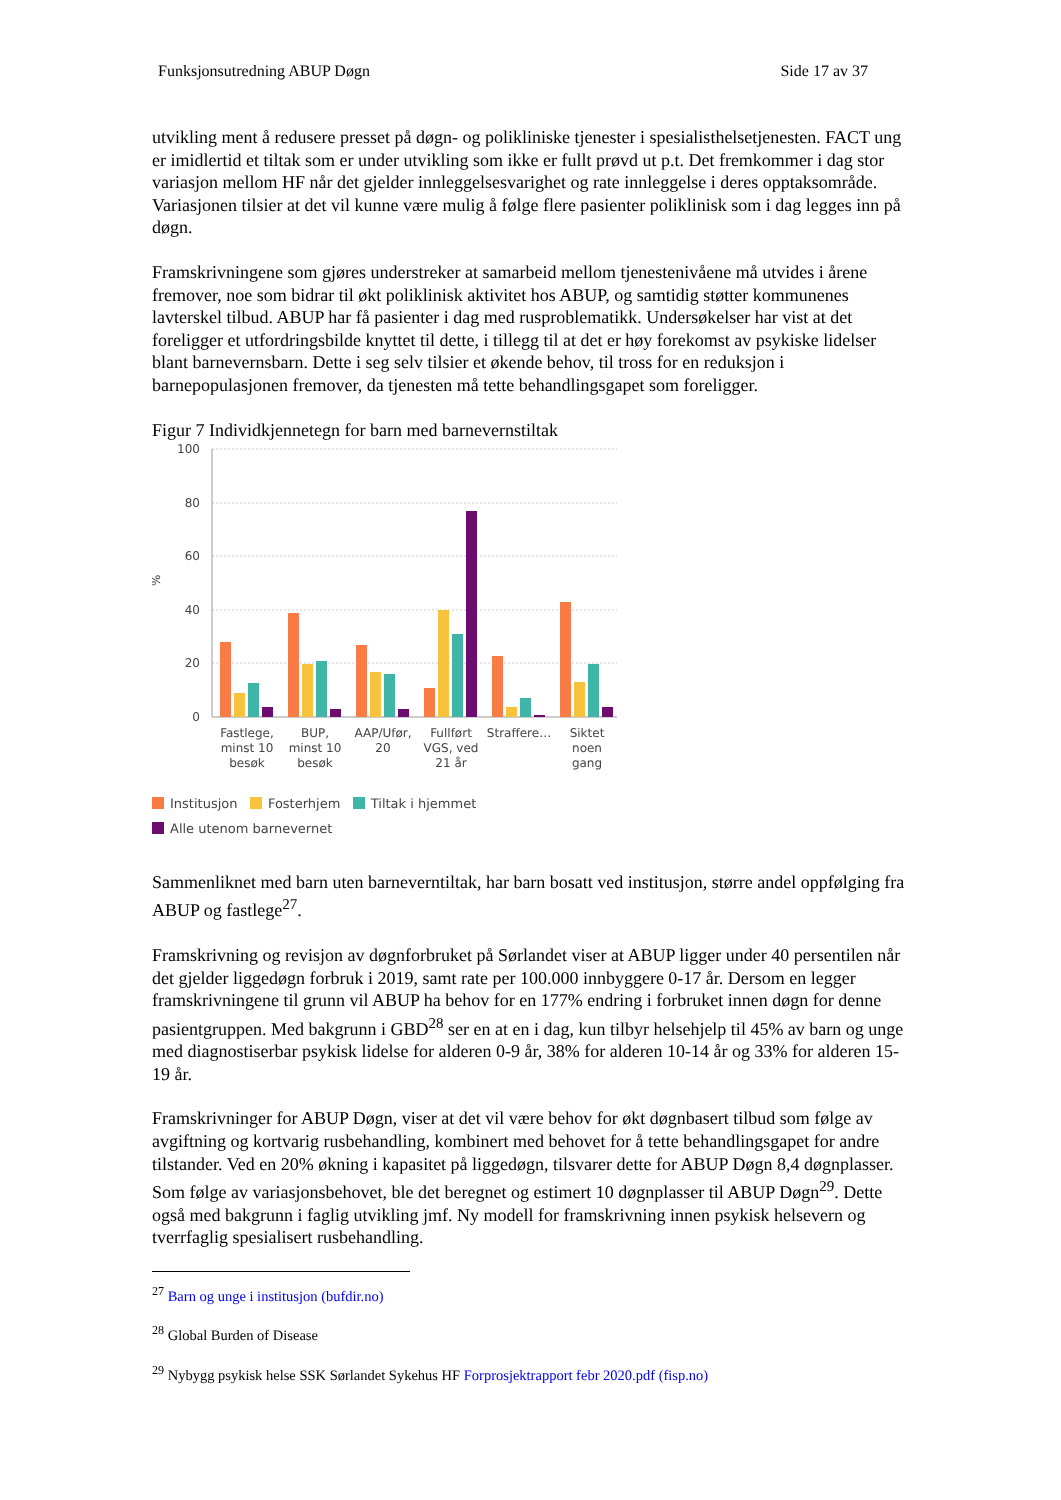Funksjonsutredning ABUP Døgn Side 17 av 37
utvikling ment å redusere presset på døgn- og polikliniske tjenester i spesialisthelsetjenesten. FACT ung er imidlertid et tiltak som er under utvikling som ikke er fullt prøvd ut p.t. Det fremkommer i dag stor variasjon mellom HF når det gjelder innleggelsesvarighet og rate innleggelse i deres opptaksområde. Variasjonen tilsier at det vil kunne være mulig å følge flere pasienter poliklinisk som i dag legges inn på døgn.
Framskrivningene som gjøres understreker at samarbeid mellom tjenestenivåene må utvides i årene fremover, noe som bidrar til økt poliklinisk aktivitet hos ABUP, og samtidig støtter kommunenes lavterskel tilbud. ABUP har få pasienter i dag med rusproblematikk. Undersøkelser har vist at det foreligger et utfordringsbilde knyttet til dette, i tillegg til at det er høy forekomst av psykiske lidelser blant barnevernsbarn. Dette i seg selv tilsier et økende behov, til tross for en reduksjon i barnepopulasjonen fremover, da tjenesten må tette behandlingsgapet som foreligger.
Figur 7 Individkjennetegn for barn med barnevernstiltak
100
80
60
40
20
0
%
Fastlege,
minst 10
besøk
BUP,
minst 10
besøk
AAP/Ufør,
20
Fullført
VGS, ved
21 år
Straffere…
Siktet
noen
gang
Institusjon Fosterhjem Tiltak i hjemmet
Alle utenom barnevernet
Sammenliknet med barn uten barneverntiltak, har barn bosatt ved institusjon, større andel oppfølging fra ABUP og fastlege<sup>27</sup>.
Framskrivning og revisjon av døgnforbruket på Sørlandet viser at ABUP ligger under 40 persentilen når det gjelder liggedøgn forbruk i 2019, samt rate per 100.000 innbyggere 0-17 år. Dersom en legger framskrivningene til grunn vil ABUP ha behov for en 177% endring i forbruket innen døgn for denne pasientgruppen. Med bakgrunn i GBD<sup>28</sup> ser en at en i dag, kun tilbyr helsehjelp til 45% av barn og unge med diagnostiserbar psykisk lidelse for alderen 0-9 år, 38% for alderen 10-14 år og 33% for alderen 15-19 år.
Framskrivninger for ABUP Døgn, viser at det vil være behov for økt døgnbasert tilbud som følge av avgiftning og kortvarig rusbehandling, kombinert med behovet for å tette behandlingsgapet for andre tilstander. Ved en 20% økning i kapasitet på liggedøgn, tilsvarer dette for ABUP Døgn 8,4 døgnplasser. Som følge av variasjonsbehovet, ble det beregnet og estimert 10 døgnplasser til ABUP Døgn<sup>29</sup>. Dette også med bakgrunn i faglig utvikling jmf. Ny modell for framskrivning innen psykisk helsevern og tverrfaglig spesialisert rusbehandling.
<sup>27</sup> Barn og unge i institusjon (bufdir.no)
<sup>28</sup> Global Burden of Disease
<sup>29</sup> Nybygg psykisk helse SSK Sørlandet Sykehus HF Forprosjektrapport febr 2020.pdf (fisp.no)